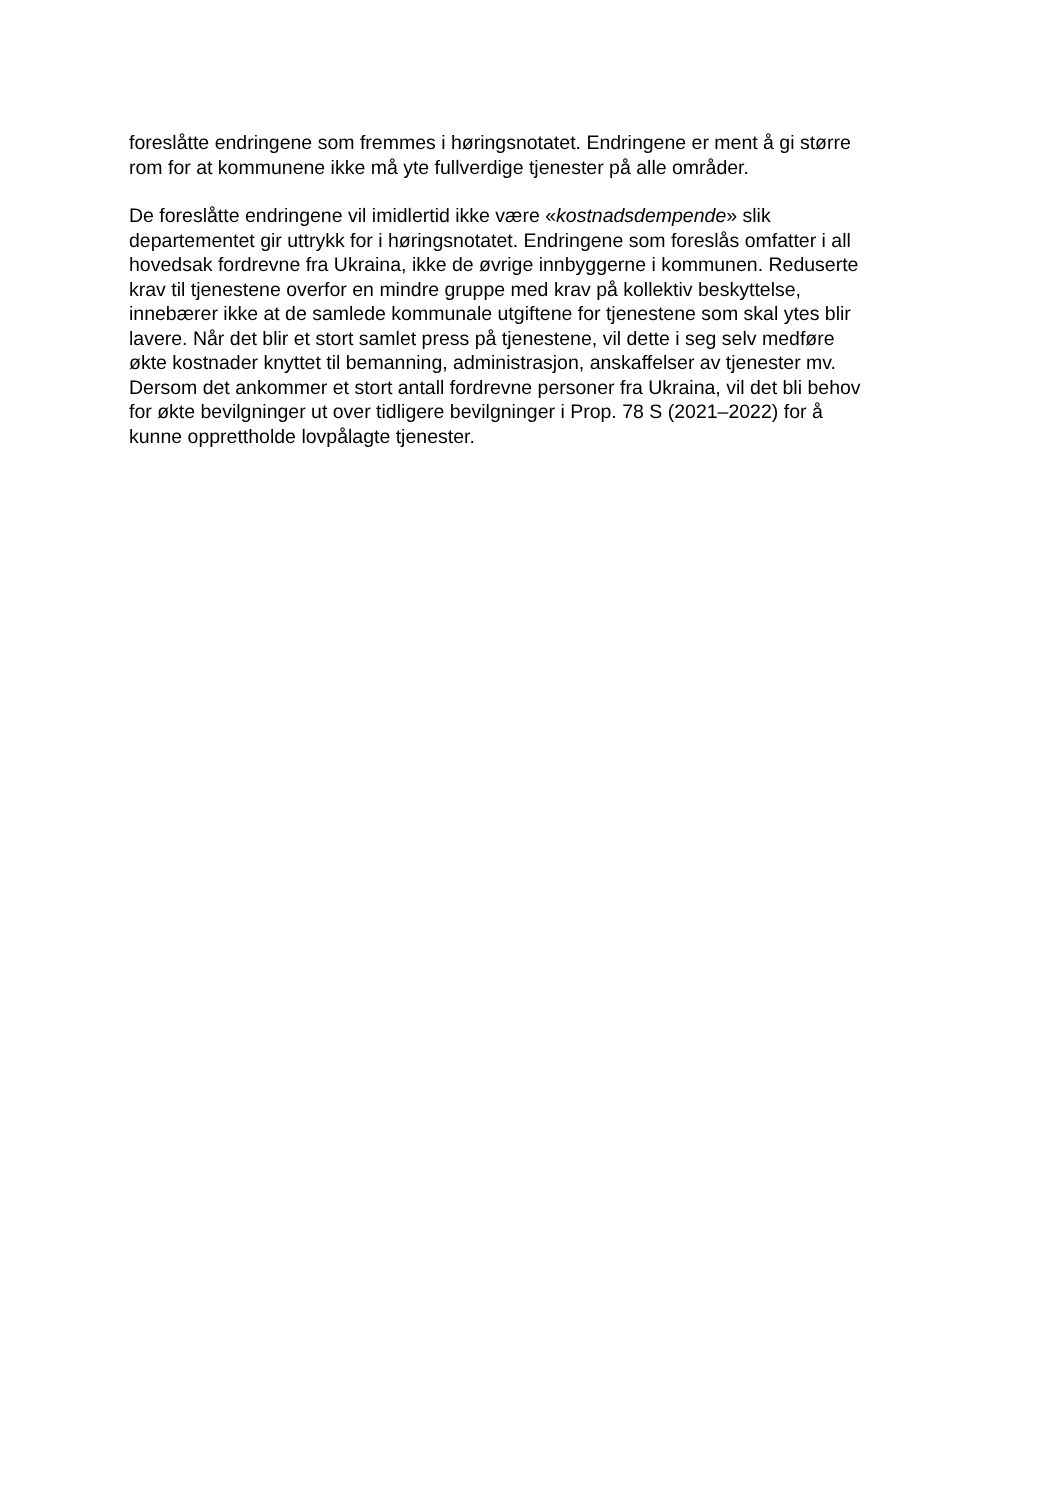foreslåtte endringene som fremmes i høringsnotatet. Endringene er ment å gi større
rom for at kommunene ikke må yte fullverdige tjenester på alle områder.
De foreslåtte endringene vil imidlertid ikke være «kostnadsdempende» slik
departementet gir uttrykk for i høringsnotatet. Endringene som foreslås omfatter i all
hovedsak fordrevne fra Ukraina, ikke de øvrige innbyggerne i kommunen. Reduserte
krav til tjenestene overfor en mindre gruppe med krav på kollektiv beskyttelse,
innebærer ikke at de samlede kommunale utgiftene for tjenestene som skal ytes blir
lavere. Når det blir et stort samlet press på tjenestene, vil dette i seg selv medføre
økte kostnader knyttet til bemanning, administrasjon, anskaffelser av tjenester mv.
Dersom det ankommer et stort antall fordrevne personer fra Ukraina, vil det bli behov
for økte bevilgninger ut over tidligere bevilgninger i Prop. 78 S (2021–2022) for å
kunne opprettholde lovpålagte tjenester.